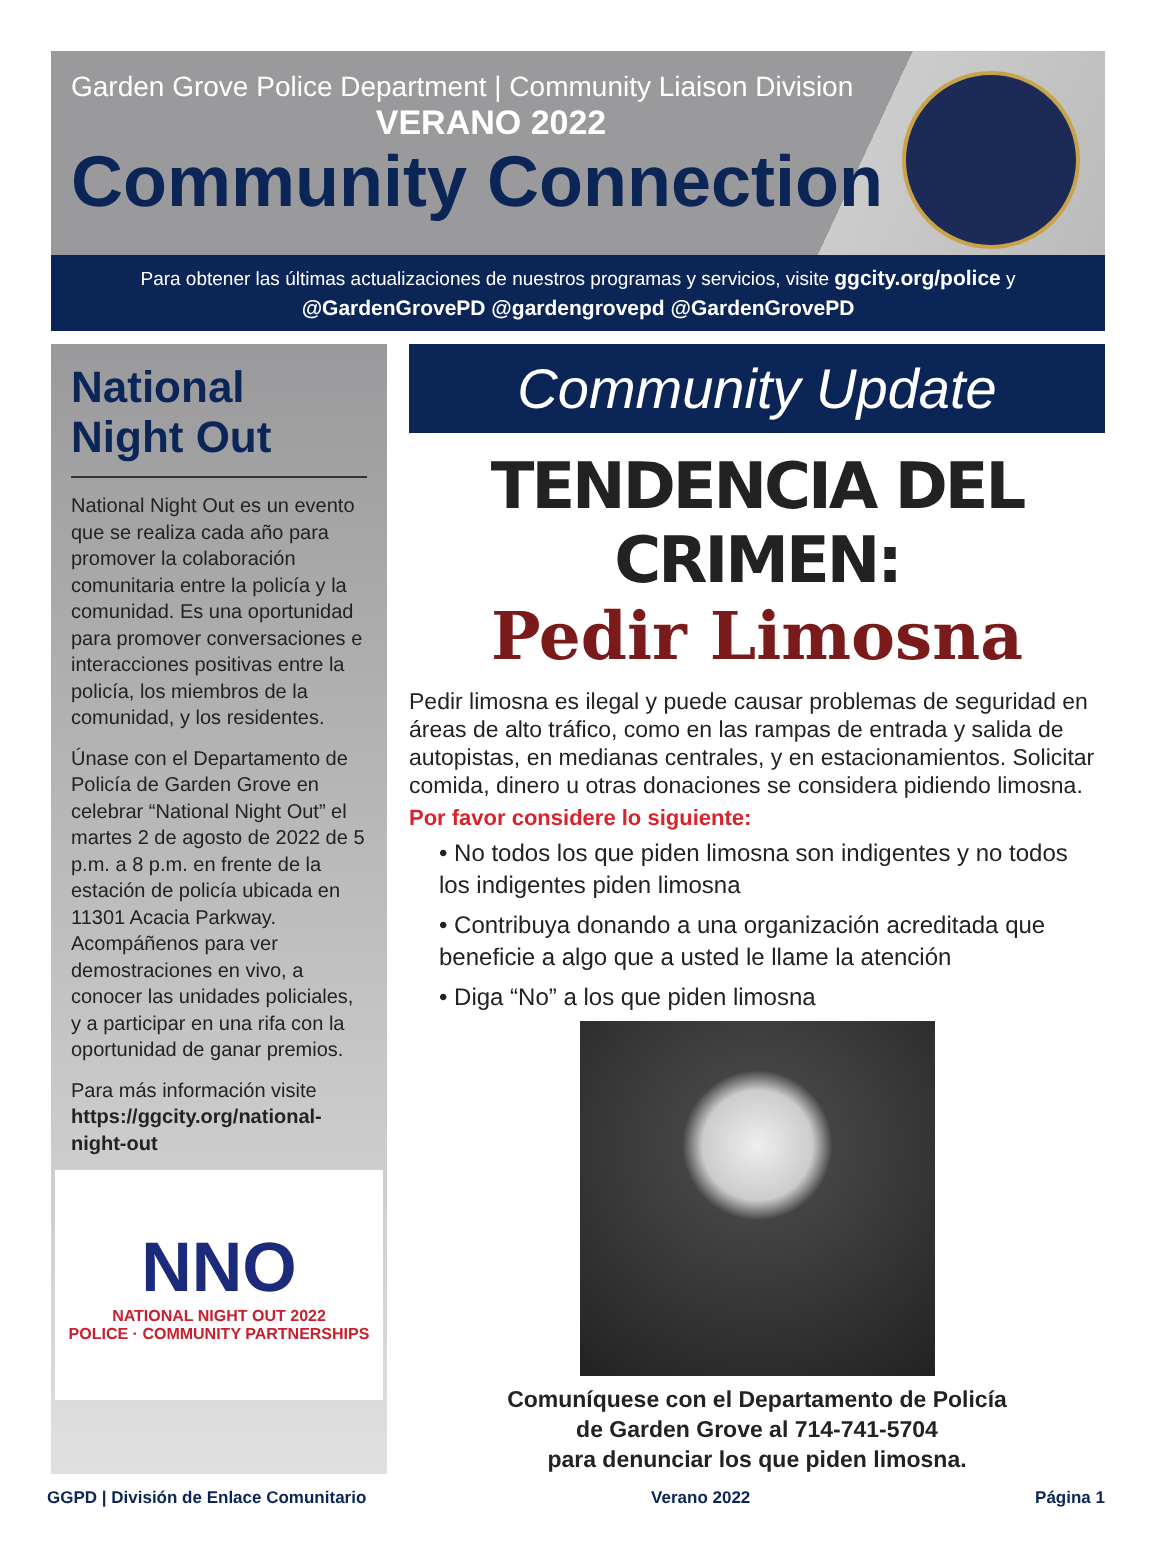Garden Grove Police Department | Community Liaison Division
VERANO 2022
Community Connection
Para obtener las últimas actualizaciones de nuestros programas y servicios, visite ggcity.org/police y
@GardenGrovePD @gardengrovepd @GardenGrovePD
National Night Out
National Night Out es un evento que se realiza cada año para promover la colaboración comunitaria entre la policía y la comunidad. Es una oportunidad para promover conversaciones e interacciones positivas entre la policía, los miembros de la comunidad, y los residentes.
Únase con el Departamento de Policía de Garden Grove en celebrar “National Night Out” el martes 2 de agosto de 2022 de 5 p.m. a 8 p.m. en frente de la estación de policía ubicada en 11301 Acacia Parkway. Acompáñenos para ver demostraciones en vivo, a conocer las unidades policiales, y a participar en una rifa con la oportunidad de ganar premios.
Para más información visite https://ggcity.org/national-night-out
NNO
NATIONAL NIGHT OUT 2022
POLICE · COMMUNITY PARTNERSHIPS
Community Update
TENDENCIA DEL CRIMEN:
Pedir Limosna
Pedir limosna es ilegal y puede causar problemas de seguridad en áreas de alto tráfico, como en las rampas de entrada y salida de autopistas, en medianas centrales, y en estacionamientos. Solicitar comida, dinero u otras donaciones se considera pidiendo limosna.
Por favor considere lo siguiente:
• No todos los que piden limosna son indigentes y no todos los indigentes piden limosna
• Contribuya donando a una organización acreditada que beneficie a algo que a usted le llame la atención
• Diga “No” a los que piden limosna
Comuníquese con el Departamento de Policía
de Garden Grove al 714-741-5704
para denunciar los que piden limosna.
GGPD | División de Enlace Comunitario Verano 2022 Página 1